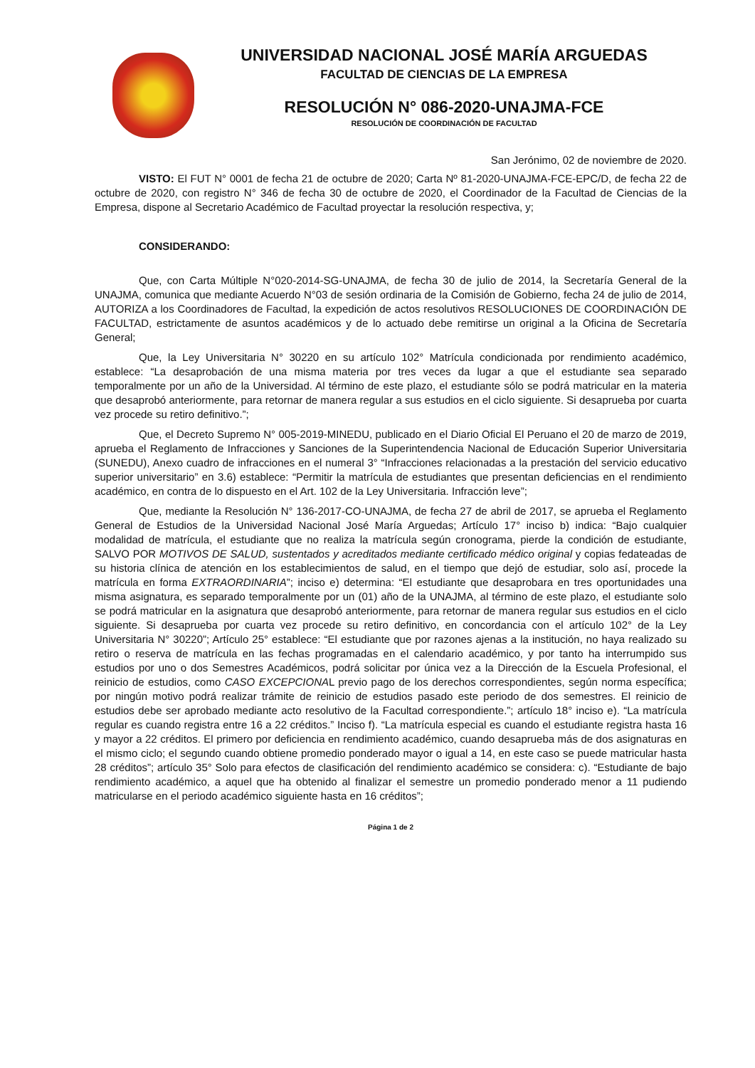UNIVERSIDAD NACIONAL JOSÉ MARÍA ARGUEDAS
FACULTAD DE CIENCIAS DE LA EMPRESA
RESOLUCIÓN N° 086-2020-UNAJMA-FCE
RESOLUCIÓN DE COORDINACIÓN DE FACULTAD
San Jerónimo, 02 de noviembre de 2020.
VISTO: El FUT N° 0001 de fecha 21 de octubre de 2020; Carta Nº 81-2020-UNAJMA-FCE-EPC/D, de fecha 22 de octubre de 2020, con registro N° 346 de fecha 30 de octubre de 2020, el Coordinador de la Facultad de Ciencias de la Empresa, dispone al Secretario Académico de Facultad proyectar la resolución respectiva, y;
CONSIDERANDO:
Que, con Carta Múltiple N°020-2014-SG-UNAJMA, de fecha 30 de julio de 2014, la Secretaría General de la UNAJMA, comunica que mediante Acuerdo N°03 de sesión ordinaria de la Comisión de Gobierno, fecha 24 de julio de 2014, AUTORIZA a los Coordinadores de Facultad, la expedición de actos resolutivos RESOLUCIONES DE COORDINACIÓN DE FACULTAD, estrictamente de asuntos académicos y de lo actuado debe remitirse un original a la Oficina de Secretaría General;
Que, la Ley Universitaria N° 30220 en su artículo 102° Matrícula condicionada por rendimiento académico, establece: “La desaprobación de una misma materia por tres veces da lugar a que el estudiante sea separado temporalmente por un año de la Universidad. Al término de este plazo, el estudiante sólo se podrá matricular en la materia que desaprobó anteriormente, para retornar de manera regular a sus estudios en el ciclo siguiente. Si desaprueba por cuarta vez procede su retiro definitivo.”;
Que, el Decreto Supremo N° 005-2019-MINEDU, publicado en el Diario Oficial El Peruano el 20 de marzo de 2019, aprueba el Reglamento de Infracciones y Sanciones de la Superintendencia Nacional de Educación Superior Universitaria (SUNEDU), Anexo cuadro de infracciones en el numeral 3° “Infracciones relacionadas a la prestación del servicio educativo superior universitario” en 3.6) establece: “Permitir la matrícula de estudiantes que presentan deficiencias en el rendimiento académico, en contra de lo dispuesto en el Art. 102 de la Ley Universitaria. Infracción leve”;
Que, mediante la Resolución N° 136-2017-CO-UNAJMA, de fecha 27 de abril de 2017, se aprueba el Reglamento General de Estudios de la Universidad Nacional José María Arguedas; Artículo 17° inciso b) indica: “Bajo cualquier modalidad de matrícula, el estudiante que no realiza la matrícula según cronograma, pierde la condición de estudiante, SALVO POR MOTIVOS DE SALUD, sustentados y acreditados mediante certificado médico original y copias fedateadas de su historia clínica de atención en los establecimientos de salud, en el tiempo que dejó de estudiar, solo así, procede la matrícula en forma EXTRAORDINARIA”; inciso e) determina: “El estudiante que desaprobara en tres oportunidades una misma asignatura, es separado temporalmente por un (01) año de la UNAJMA, al término de este plazo, el estudiante solo se podrá matricular en la asignatura que desaprobó anteriormente, para retornar de manera regular sus estudios en el ciclo siguiente. Si desaprueba por cuarta vez procede su retiro definitivo, en concordancia con el artículo 102° de la Ley Universitaria N° 30220”; Artículo 25° establece: “El estudiante que por razones ajenas a la institución, no haya realizado su retiro o reserva de matrícula en las fechas programadas en el calendario académico, y por tanto ha interrumpido sus estudios por uno o dos Semestres Académicos, podrá solicitar por única vez a la Dirección de la Escuela Profesional, el reinicio de estudios, como CASO EXCEPCIONAL previo pago de los derechos correspondientes, según norma específica; por ningún motivo podrá realizar trámite de reinicio de estudios pasado este periodo de dos semestres. El reinicio de estudios debe ser aprobado mediante acto resolutivo de la Facultad correspondiente.”; artículo 18° inciso e). “La matrícula regular es cuando registra entre 16 a 22 créditos.” Inciso f). “La matrícula especial es cuando el estudiante registra hasta 16 y mayor a 22 créditos. El primero por deficiencia en rendimiento académico, cuando desaprueba más de dos asignaturas en el mismo ciclo; el segundo cuando obtiene promedio ponderado mayor o igual a 14, en este caso se puede matricular hasta 28 créditos”; artículo 35° Solo para efectos de clasificación del rendimiento académico se considera: c). “Estudiante de bajo rendimiento académico, a aquel que ha obtenido al finalizar el semestre un promedio ponderado menor a 11 pudiendo matricularse en el periodo académico siguiente hasta en 16 créditos”;
Página 1 de 2